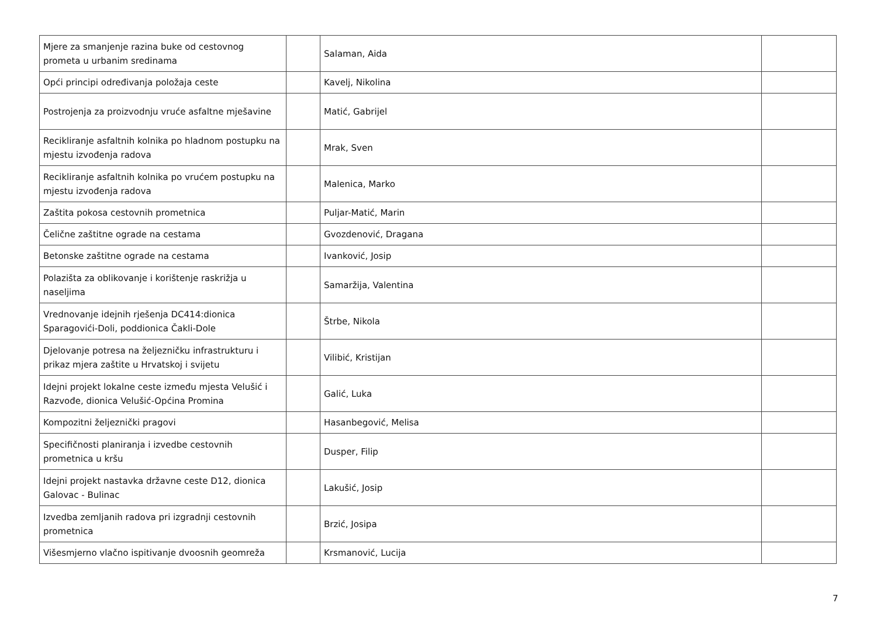| Mjere za smanjenje razina buke od cestovnog prometa u urbanim sredinama | | Salaman, Aida | |
| Opći principi određivanja položaja ceste | | Kavelj, Nikolina | |
| Postrojenja za proizvodnju vruće asfaltne mješavine | | Matić, Gabrijel | |
| Recikliranje asfaltnih kolnika po hladnom postupku na mjestu izvođenja radova | | Mrak, Sven | |
| Recikliranje asfaltnih kolnika po vrućem postupku na mjestu izvođenja radova | | Malenica, Marko | |
| Zaštita pokosa cestovnih prometnica | | Puljar-Matić, Marin | |
| Čelične zaštitne ograde na cestama | | Gvozdenović, Dragana | |
| Betonske zaštitne ograde na cestama | | Ivanković, Josip | |
| Polazišta za oblikovanje i korištenje raskrižja u naseljima | | Samaržija, Valentina | |
| Vrednovanje idejnih rješenja DC414:dionica Sparagovići-Doli, poddionica Čakli-Dole | | Štrbe, Nikola | |
| Djelovanje potresa na željezničku infrastrukturu i prikaz mjera zaštite u Hrvatskoj i svijetu | | Vilibić, Kristijan | |
| Idejni projekt lokalne ceste između mjesta Velušić i Razvođe, dionica Velušić-Općina Promina | | Galić, Luka | |
| Kompozitni željeznički pragovi | | Hasanbegović, Melisa | |
| Specifičnosti planiranja i izvedbe cestovnih prometnica u kršu | | Dusper, Filip | |
| Idejni projekt nastavka državne ceste D12, dionica Galovac - Bulinac | | Lakušić, Josip | |
| Izvedba zemljanih radova pri izgradnji cestovnih prometnica | | Brzić, Josipa | |
| Višesmjerno vlačno ispitivanje dvoosnih geomreža | | Krsmanović, Lucija | |
7